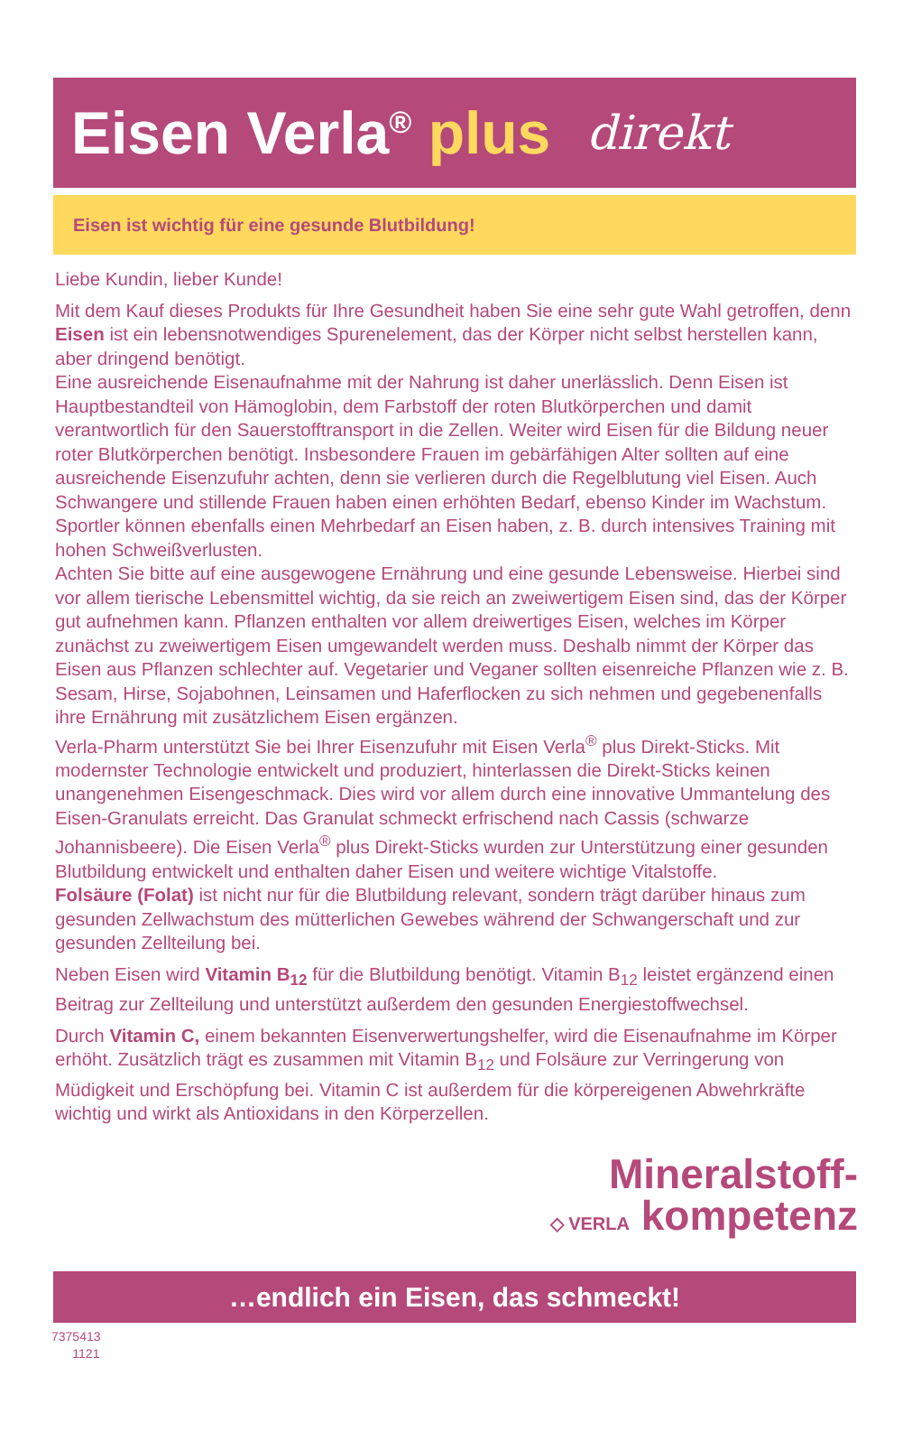Eisen Verla<sup>®</sup> plus
direkt
Eisen ist wichtig für eine gesunde Blutbildung!
Liebe Kundin, lieber Kunde!
Mit dem Kauf dieses Produkts für Ihre Gesundheit haben Sie eine sehr gute Wahl getroffen, denn Eisen ist ein lebensnotwendiges Spurenelement, das der Körper nicht selbst herstellen kann, aber dringend benötigt.
Eine ausreichende Eisenaufnahme mit der Nahrung ist daher unerlässlich. Denn Eisen ist Hauptbestandteil von Hämoglobin, dem Farbstoff der roten Blutkörperchen und damit verantwortlich für den Sauerstofftransport in die Zellen. Weiter wird Eisen für die Bildung neuer roter Blutkörperchen benötigt. Insbesondere Frauen im gebärfähigen Alter sollten auf eine ausreichende Eisenzufuhr achten, denn sie verlieren durch die Regelblutung viel Eisen. Auch Schwangere und stillende Frauen haben einen erhöhten Bedarf, ebenso Kinder im Wachstum. Sportler können ebenfalls einen Mehrbedarf an Eisen haben, z. B. durch intensives Training mit hohen Schweißverlusten.
Achten Sie bitte auf eine ausgewogene Ernährung und eine gesunde Lebensweise. Hierbei sind vor allem tierische Lebensmittel wichtig, da sie reich an zweiwertigem Eisen sind, das der Körper gut aufnehmen kann. Pflanzen enthalten vor allem dreiwertiges Eisen, welches im Körper zunächst zu zweiwertigem Eisen umgewandelt werden muss. Deshalb nimmt der Körper das Eisen aus Pflanzen schlechter auf. Vegetarier und Veganer sollten eisenreiche Pflanzen wie z. B. Sesam, Hirse, Sojabohnen, Leinsamen und Haferflocken zu sich nehmen und gegebenenfalls ihre Ernährung mit zusätzlichem Eisen ergänzen.
Verla-Pharm unterstützt Sie bei Ihrer Eisenzufuhr mit Eisen Verla<sup>®</sup> plus Direkt-Sticks. Mit modernster Technologie entwickelt und produziert, hinterlassen die Direkt-Sticks keinen unangenehmen Eisengeschmack. Dies wird vor allem durch eine innovative Ummantelung des Eisen-Granulats erreicht. Das Granulat schmeckt erfrischend nach Cassis (schwarze Johannisbeere). Die Eisen Verla<sup>®</sup> plus Direkt-Sticks wurden zur Unterstützung einer gesunden Blutbildung entwickelt und enthalten daher Eisen und weitere wichtige Vitalstoffe.
Folsäure (Folat) ist nicht nur für die Blutbildung relevant, sondern trägt darüber hinaus zum gesunden Zellwachstum des mütterlichen Gewebes während der Schwangerschaft und zur gesunden Zellteilung bei.
Neben Eisen wird Vitamin B<sub>12</sub> für die Blutbildung benötigt. Vitamin B<sub>12</sub> leistet ergänzend einen Beitrag zur Zellteilung und unterstützt außerdem den gesunden Energiestoffwechsel.
Durch Vitamin C, einem bekannten Eisenverwertungshelfer, wird die Eisenaufnahme im Körper erhöht. Zusätzlich trägt es zusammen mit Vitamin B<sub>12</sub> und Folsäure zur Verringerung von Müdigkeit und Erschöpfung bei. Vitamin C ist außerdem für die körpereigenen Abwehrkräfte wichtig und wirkt als Antioxidans in den Körperzellen.
Mineralstoff-
◇ VERLA kompetenz
…endlich ein Eisen, das schmeckt!
7375413
1121